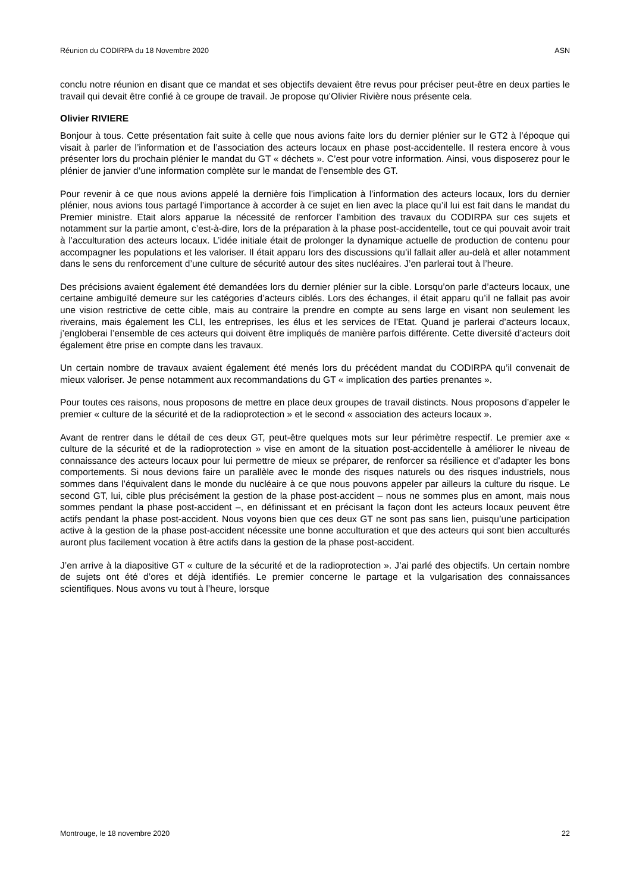Réunion du CODIRPA du 18 Novembre 2020 ASN
conclu notre réunion en disant que ce mandat et ses objectifs devaient être revus pour préciser peut-être en deux parties le travail qui devait être confié à ce groupe de travail. Je propose qu’Olivier Rivière nous présente cela.
Olivier RIVIERE
Bonjour à tous. Cette présentation fait suite à celle que nous avions faite lors du dernier plénier sur le GT2 à l’époque qui visait à parler de l’information et de l’association des acteurs locaux en phase post-accidentelle. Il restera encore à vous présenter lors du prochain plénier le mandat du GT « déchets ». C’est pour votre information. Ainsi, vous disposerez pour le plénier de janvier d’une information complète sur le mandat de l’ensemble des GT.
Pour revenir à ce que nous avions appelé la dernière fois l’implication à l’information des acteurs locaux, lors du dernier plénier, nous avions tous partagé l’importance à accorder à ce sujet en lien avec la place qu’il lui est fait dans le mandat du Premier ministre. Etait alors apparue la nécessité de renforcer l’ambition des travaux du CODIRPA sur ces sujets et notamment sur la partie amont, c’est-à-dire, lors de la préparation à la phase post-accidentelle, tout ce qui pouvait avoir trait à l’acculturation des acteurs locaux. L’idée initiale était de prolonger la dynamique actuelle de production de contenu pour accompagner les populations et les valoriser. Il était apparu lors des discussions qu’il fallait aller au-delà et aller notamment dans le sens du renforcement d’une culture de sécurité autour des sites nucléaires. J’en parlerai tout à l’heure.
Des précisions avaient également été demandées lors du dernier plénier sur la cible. Lorsqu’on parle d’acteurs locaux, une certaine ambiguïté demeure sur les catégories d’acteurs ciblés. Lors des échanges, il était apparu qu’il ne fallait pas avoir une vision restrictive de cette cible, mais au contraire la prendre en compte au sens large en visant non seulement les riverains, mais également les CLI, les entreprises, les élus et les services de l’Etat. Quand je parlerai d’acteurs locaux, j’engloberai l’ensemble de ces acteurs qui doivent être impliqués de manière parfois différente. Cette diversité d’acteurs doit également être prise en compte dans les travaux.
Un certain nombre de travaux avaient également été menés lors du précédent mandat du CODIRPA qu’il convenait de mieux valoriser. Je pense notamment aux recommandations du GT « implication des parties prenantes ».
Pour toutes ces raisons, nous proposons de mettre en place deux groupes de travail distincts. Nous proposons d’appeler le premier « culture de la sécurité et de la radioprotection » et le second « association des acteurs locaux ».
Avant de rentrer dans le détail de ces deux GT, peut-être quelques mots sur leur périmètre respectif. Le premier axe « culture de la sécurité et de la radioprotection » vise en amont de la situation post-accidentelle à améliorer le niveau de connaissance des acteurs locaux pour lui permettre de mieux se préparer, de renforcer sa résilience et d’adapter les bons comportements. Si nous devions faire un parallèle avec le monde des risques naturels ou des risques industriels, nous sommes dans l’équivalent dans le monde du nucléaire à ce que nous pouvons appeler par ailleurs la culture du risque. Le second GT, lui, cible plus précisément la gestion de la phase post-accident – nous ne sommes plus en amont, mais nous sommes pendant la phase post-accident –, en définissant et en précisant la façon dont les acteurs locaux peuvent être actifs pendant la phase post-accident. Nous voyons bien que ces deux GT ne sont pas sans lien, puisqu’une participation active à la gestion de la phase post-accident nécessite une bonne acculturation et que des acteurs qui sont bien acculturés auront plus facilement vocation à être actifs dans la gestion de la phase post-accident.
J’en arrive à la diapositive GT « culture de la sécurité et de la radioprotection ». J’ai parlé des objectifs. Un certain nombre de sujets ont été d’ores et déjà identifiés. Le premier concerne le partage et la vulgarisation des connaissances scientifiques. Nous avons vu tout à l’heure, lorsque
Montrouge, le 18 novembre 2020 22